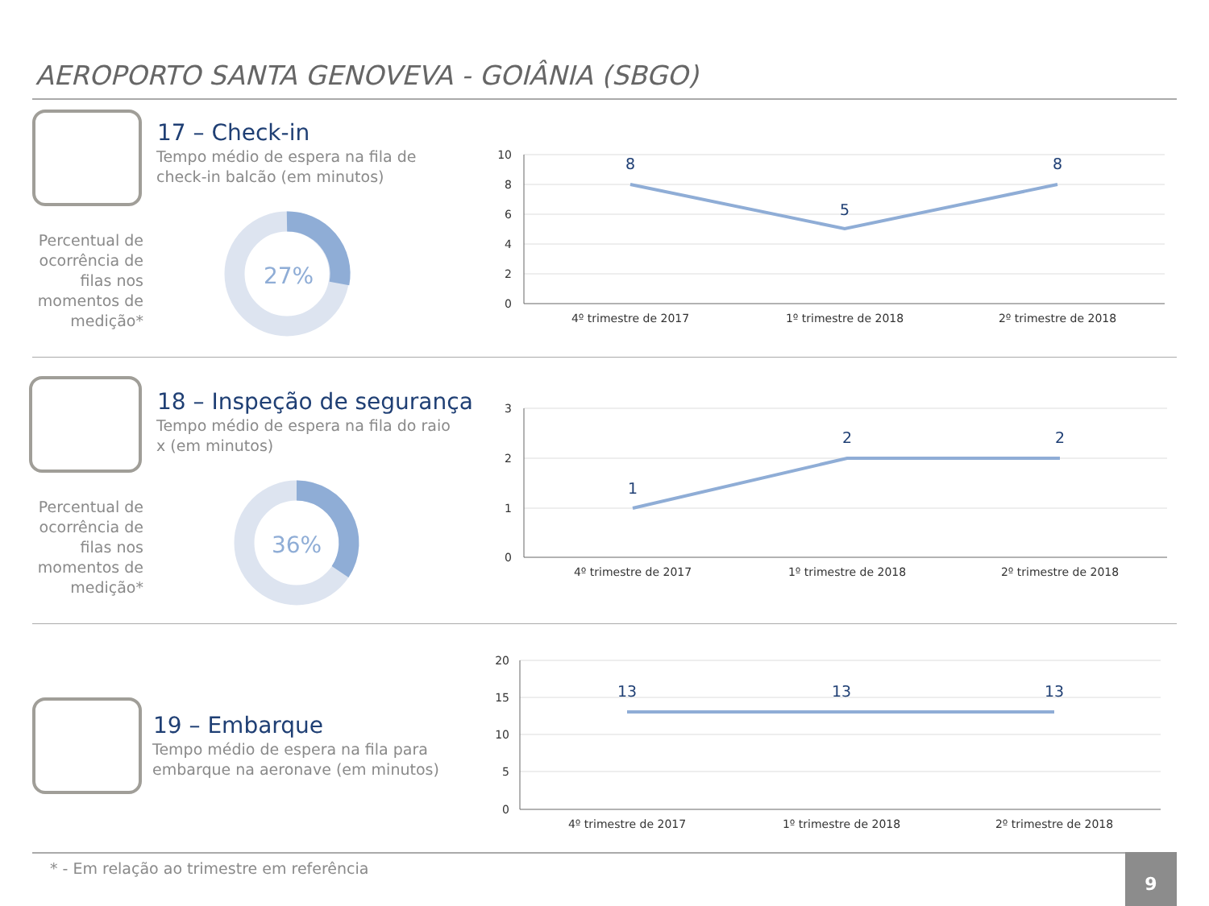AEROPORTO SANTA GENOVEVA - GOIÂNIA (SBGO)
17 – Check-in
Tempo médio de espera na fila de check-in balcão (em minutos)
Percentual de ocorrência de filas nos momentos de medição*
27%
10
8
6
4
2
0
4º trimestre de 2017
1º trimestre de 2018
2º trimestre de 2018
8
5
8
18 – Inspeção de segurança
Tempo médio de espera na fila do raio x (em minutos)
Percentual de ocorrência de filas nos momentos de medição*
36%
3
2
1
0
4º trimestre de 2017
1º trimestre de 2018
2º trimestre de 2018
1
2
2
19 – Embarque
Tempo médio de espera na fila para embarque na aeronave (em minutos)
20
15
10
5
0
4º trimestre de 2017
1º trimestre de 2018
2º trimestre de 2018
13
13
13
* - Em relação ao trimestre em referência
9